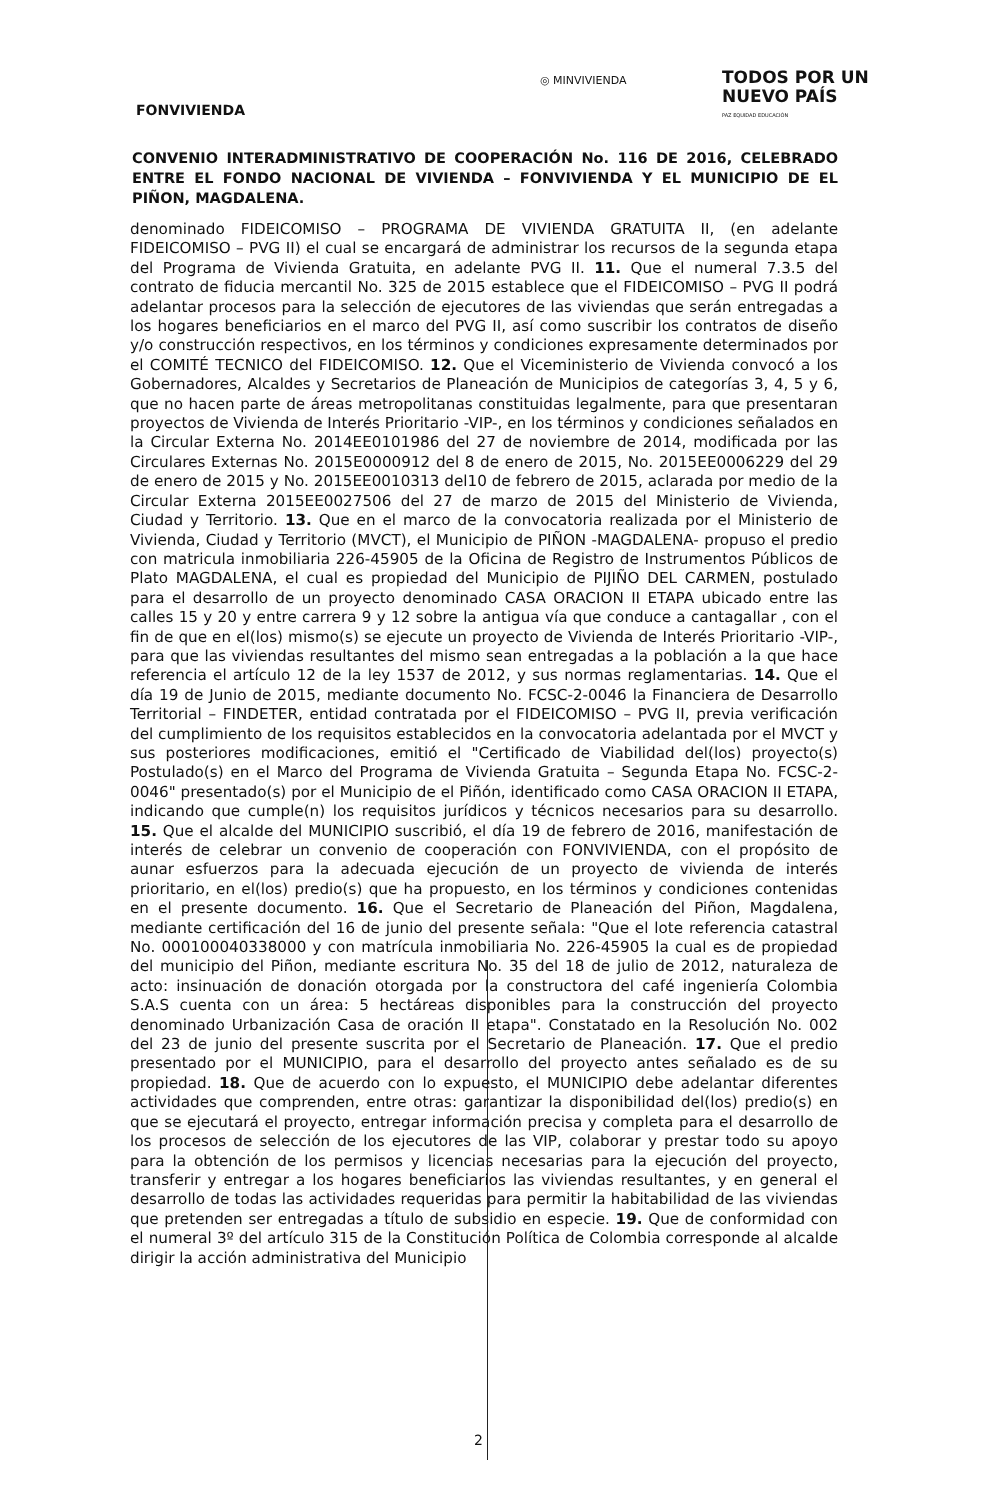◎ MINVIVIENDA
TODOS POR UN
NUEVO PAÍS
PAZ EQUIDAD EDUCACIÓN
FONVIVIENDA
CONVENIO INTERADMINISTRATIVO DE COOPERACIÓN No. 116 DE 2016, CELEBRADO ENTRE EL FONDO NACIONAL DE VIVIENDA – FONVIVIENDA Y EL MUNICIPIO DE EL PIÑON, MAGDALENA.
denominado FIDEICOMISO – PROGRAMA DE VIVIENDA GRATUITA II, (en adelante FIDEICOMISO – PVG II) el cual se encargará de administrar los recursos de la segunda etapa del Programa de Vivienda Gratuita, en adelante PVG II. 11. Que el numeral 7.3.5 del contrato de fiducia mercantil No. 325 de 2015 establece que el FIDEICOMISO – PVG II podrá adelantar procesos para la selección de ejecutores de las viviendas que serán entregadas a los hogares beneficiarios en el marco del PVG II, así como suscribir los contratos de diseño y/o construcción respectivos, en los términos y condiciones expresamente determinados por el COMITÉ TECNICO del FIDEICOMISO. 12. Que el Viceministerio de Vivienda convocó a los Gobernadores, Alcaldes y Secretarios de Planeación de Municipios de categorías 3, 4, 5 y 6, que no hacen parte de áreas metropolitanas constituidas legalmente, para que presentaran proyectos de Vivienda de Interés Prioritario -VIP-, en los términos y condiciones señalados en la Circular Externa No. 2014EE0101986 del 27 de noviembre de 2014, modificada por las Circulares Externas No. 2015E0000912 del 8 de enero de 2015, No. 2015EE0006229 del 29 de enero de 2015 y No. 2015EE0010313 del10 de febrero de 2015, aclarada por medio de la Circular Externa 2015EE0027506 del 27 de marzo de 2015 del Ministerio de Vivienda, Ciudad y Territorio. 13. Que en el marco de la convocatoria realizada por el Ministerio de Vivienda, Ciudad y Territorio (MVCT), el Municipio de PIÑON -MAGDALENA- propuso el predio con matricula inmobiliaria 226-45905 de la Oficina de Registro de Instrumentos Públicos de Plato MAGDALENA, el cual es propiedad del Municipio de PIJIÑO DEL CARMEN, postulado para el desarrollo de un proyecto denominado CASA ORACION II ETAPA ubicado entre las calles 15 y 20 y entre carrera 9 y 12 sobre la antigua vía que conduce a cantagallar , con el fin de que en el(los) mismo(s) se ejecute un proyecto de Vivienda de Interés Prioritario -VIP-, para que las viviendas resultantes del mismo sean entregadas a la población a la que hace referencia el artículo 12 de la ley 1537 de 2012, y sus normas reglamentarias. 14. Que el día 19 de Junio de 2015, mediante documento No. FCSC-2-0046 la Financiera de Desarrollo Territorial – FINDETER, entidad contratada por el FIDEICOMISO – PVG II, previa verificación del cumplimiento de los requisitos establecidos en la convocatoria adelantada por el MVCT y sus posteriores modificaciones, emitió el "Certificado de Viabilidad del(los) proyecto(s) Postulado(s) en el Marco del Programa de Vivienda Gratuita – Segunda Etapa No. FCSC-2-0046" presentado(s) por el Municipio de el Piñón, identificado como CASA ORACION II ETAPA, indicando que cumple(n) los requisitos jurídicos y técnicos necesarios para su desarrollo. 15. Que el alcalde del MUNICIPIO suscribió, el día 19 de febrero de 2016, manifestación de interés de celebrar un convenio de cooperación con FONVIVIENDA, con el propósito de aunar esfuerzos para la adecuada ejecución de un proyecto de vivienda de interés prioritario, en el(los) predio(s) que ha propuesto, en los términos y condiciones contenidas en el presente documento. 16. Que el Secretario de Planeación del Piñon, Magdalena, mediante certificación del 16 de junio del presente señala: "Que el lote referencia catastral No. 000100040338000 y con matrícula inmobiliaria No. 226-45905 la cual es de propiedad del municipio del Piñon, mediante escritura No. 35 del 18 de julio de 2012, naturaleza de acto: insinuación de donación otorgada por la constructora del café ingeniería Colombia S.A.S cuenta con un área: 5 hectáreas disponibles para la construcción del proyecto denominado Urbanización Casa de oración II etapa". Constatado en la Resolución No. 002 del 23 de junio del presente suscrita por el Secretario de Planeación. 17. Que el predio presentado por el MUNICIPIO, para el desarrollo del proyecto antes señalado es de su propiedad. 18. Que de acuerdo con lo expuesto, el MUNICIPIO debe adelantar diferentes actividades que comprenden, entre otras: garantizar la disponibilidad del(los) predio(s) en que se ejecutará el proyecto, entregar información precisa y completa para el desarrollo de los procesos de selección de los ejecutores de las VIP, colaborar y prestar todo su apoyo para la obtención de los permisos y licencias necesarias para la ejecución del proyecto, transferir y entregar a los hogares beneficiarios las viviendas resultantes, y en general el desarrollo de todas las actividades requeridas para permitir la habitabilidad de las viviendas que pretenden ser entregadas a título de subsidio en especie. 19. Que de conformidad con el numeral 3º del artículo 315 de la Constitución Política de Colombia corresponde al alcalde dirigir la acción administrativa del Municipio
2